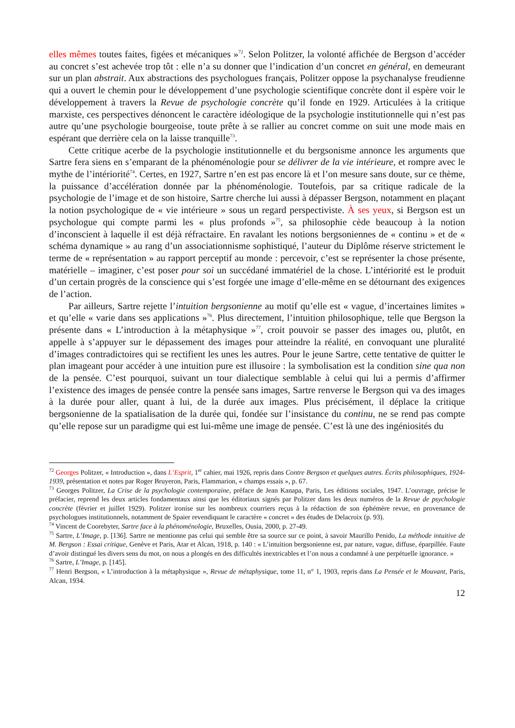elles mêmes toutes faites, figées et mécaniques »<sup>72</sup>. Selon Politzer, la volonté affichée de Bergson d’accéder au concret s’est achevée trop tôt : elle n’a su donner que l’indication d’un concret en général, en demeurant sur un plan abstrait. Aux abstractions des psychologues français, Politzer oppose la psychanalyse freudienne qui a ouvert le chemin pour le développement d’une psychologie scientifique concrète dont il espère voir le développement à travers la Revue de psychologie concrète qu’il fonde en 1929. Articulées à la critique marxiste, ces perspectives dénoncent le caractère idéologique de la psychologie institutionnelle qui n’est pas autre qu’une psychologie bourgeoise, toute prête à se rallier au concret comme on suit une mode mais en espérant que derrière cela on la laisse tranquille<sup>73</sup>.
Cette critique acerbe de la psychologie institutionnelle et du bergsonisme annonce les arguments que Sartre fera siens en s’emparant de la phénoménologie pour se délivrer de la vie intérieure, et rompre avec le mythe de l’intériorité<sup>74</sup>. Certes, en 1927, Sartre n’en est pas encore là et l’on mesure sans doute, sur ce thème, la puissance d’accélération donnée par la phénoménologie. Toutefois, par sa critique radicale de la psychologie de l’image et de son histoire, Sartre cherche lui aussi à dépasser Bergson, notamment en plaçant la notion psychologique de « vie intérieure » sous un regard perspectiviste. À ses yeux, si Bergson est un psychologue qui compte parmi les « plus profonds »<sup>75</sup>, sa philosophie cède beaucoup à la notion d’inconscient à laquelle il est déjà réfractaire. En ravalant les notions bergsoniennes de « continu » et de « schéma dynamique » au rang d’un associationnisme sophistiqué, l’auteur du Diplôme réserve strictement le terme de « représentation » au rapport perceptif au monde : percevoir, c’est se représenter la chose présente, matérielle – imaginer, c’est poser pour soi un succédané immatériel de la chose. L’intériorité est le produit d’un certain progrès de la conscience qui s’est forgée une image d’elle-même en se détournant des exigences de l’action.
Par ailleurs, Sartre rejette l’intuition bergsonienne au motif qu’elle est « vague, d’incertaines limites » et qu’elle « varie dans ses applications »<sup>76</sup>. Plus directement, l’intuition philosophique, telle que Bergson la présente dans « L’introduction à la métaphysique »<sup>77</sup>, croit pouvoir se passer des images ou, plutôt, en appelle à s’appuyer sur le dépassement des images pour atteindre la réalité, en convoquant une pluralité d’images contradictoires qui se rectifient les unes les autres. Pour le jeune Sartre, cette tentative de quitter le plan imageant pour accéder à une intuition pure est illusoire : la symbolisation est la condition sine qua non de la pensée. C’est pourquoi, suivant un tour dialectique semblable à celui qui lui a permis d’affirmer l’existence des images de pensée contre la pensée sans images, Sartre renverse le Bergson qui va des images à la durée pour aller, quant à lui, de la durée aux images. Plus précisément, il déplace la critique bergsonienne de la spatialisation de la durée qui, fondée sur l’insistance du continu, ne se rend pas compte qu’elle repose sur un paradigme qui est lui-même une image de pensée. C’est là une des ingéniosités du
<sup>72</sup> Georges Politzer, « Introduction », dans L’Esprit, 1<sup>er</sup> cahier, mai 1926, repris dans Contre Bergson et quelques autres. Écrits philosophiques, 1924-1939, présentation et notes par Roger Bruyeron, Paris, Flammarion, « champs essais », p. 67.
<sup>73</sup> Georges Politzer, La Crise de la psychologie contemporaine, préface de Jean Kanapa, Paris, Les éditions sociales, 1947. L’ouvrage, précise le préfacier, reprend les deux articles fondamentaux ainsi que les éditoriaux signés par Politzer dans les deux numéros de la Revue de psychologie concrète (février et juillet 1929). Politzer ironise sur les nombreux courriers reçus à la rédaction de son éphémère revue, en provenance de psychologues institutionnels, notamment de Spaier revendiquant le caractère « concret » des études de Delacroix (p. 93).
<sup>74</sup> Vincent de Coorebyter, Sartre face à la phénoménologie, Bruxelles, Ousia, 2000, p. 27-49.
<sup>75</sup> Sartre, L’Image, p. [136]. Sartre ne mentionne pas celui qui semble être sa source sur ce point, à savoir Maurillo Penido, La méthode intuitive de M. Bergson : Essai critique, Genève et Paris, Atar et Alcan, 1918, p. 140 : « L’intuition bergsonienne est, par nature, vague, diffuse, éparpillée. Faute d’avoir distingué les divers sens du mot, on nous a plongés en des difficultés inextricables et l’on nous a condamné à une perpétuelle ignorance. »
<sup>76</sup> Sartre, L’Image, p. [145].
<sup>77</sup> Henri Bergson, « L’introduction à la métaphysique », Revue de métaphysique, tome 11, n° 1, 1903, repris dans La Pensée et le Mouvant, Paris, Alcan, 1934.
12